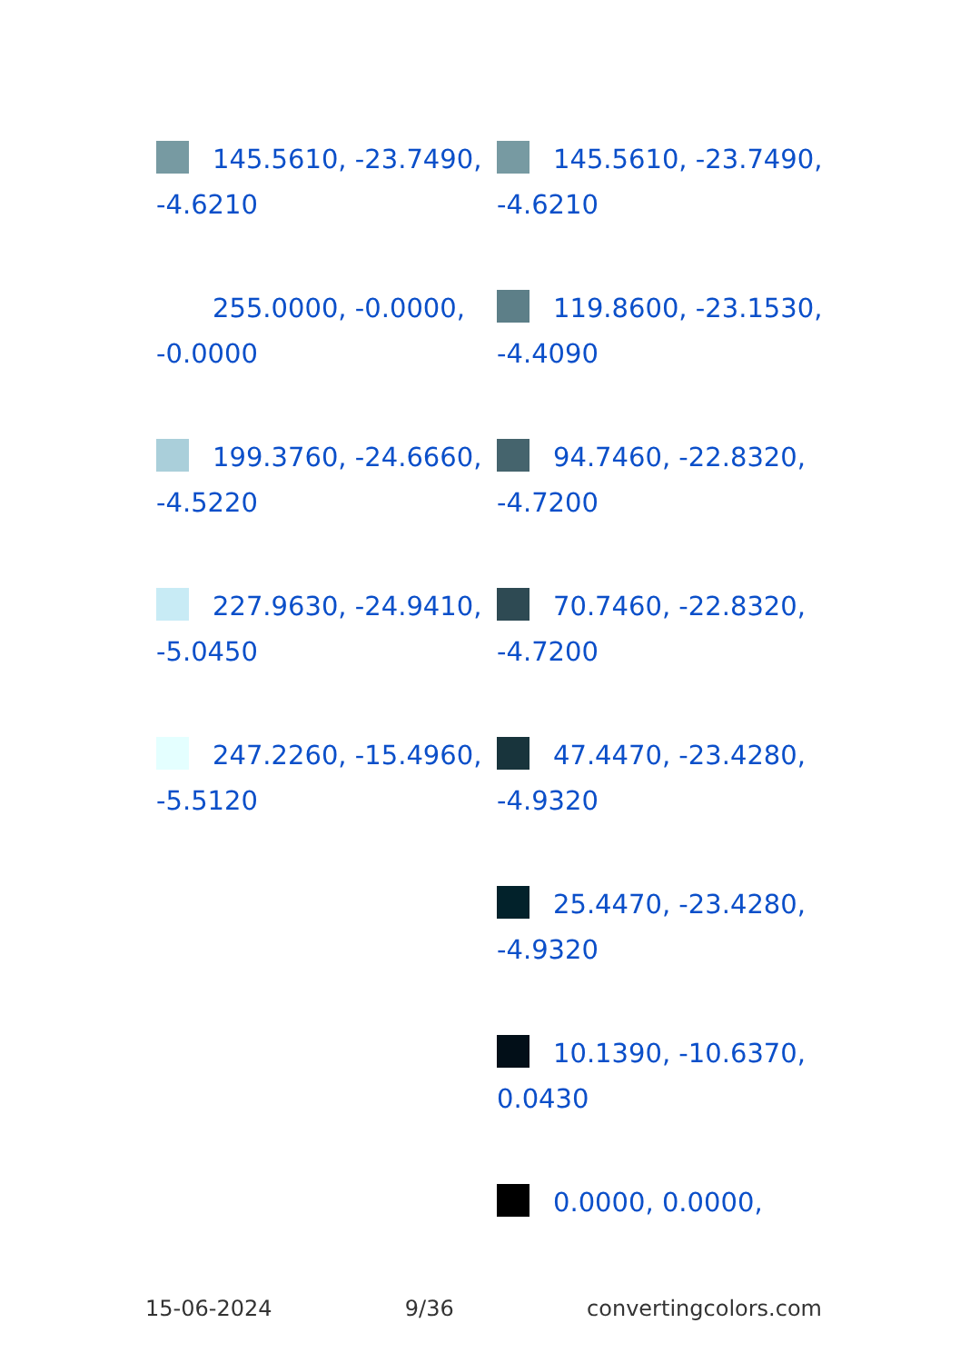145.5610, -23.7490, -4.6210
255.0000, -0.0000, -0.0000
199.3760, -24.6660, -4.5220
227.9630, -24.9410, -5.0450
247.2260, -15.4960, -5.5120
145.5610, -23.7490, -4.6210
119.8600, -23.1530, -4.4090
94.7460, -22.8320, -4.7200
70.7460, -22.8320, -4.7200
47.4470, -23.4280, -4.9320
25.4470, -23.4280, -4.9320
10.1390, -10.6370, 0.0430
0.0000, 0.0000,
15-06-2024 9/36 convertingcolors.com